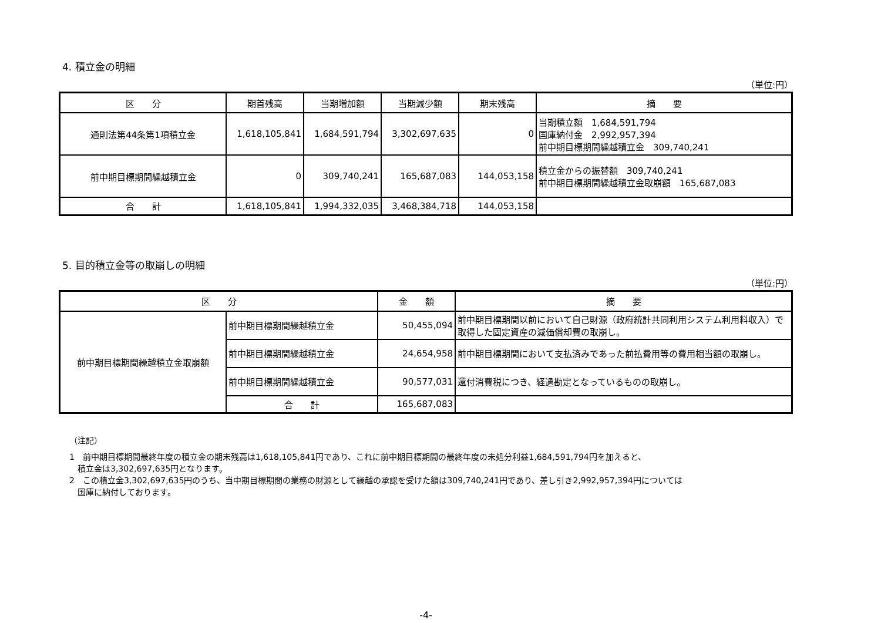4. 積立金の明細
（単位:円）
| 区 分 | 期首残高 | 当期増加額 | 当期減少額 | 期末残高 | 摘 要 |
| --- | --- | --- | --- | --- | --- |
| 通則法第44条第1項積立金 | 1,618,105,841 | 1,684,591,794 | 3,302,697,635 | 0 | 当期積立額 1,684,591,794 国庫納付金 2,992,957,394 前中期目標期間繰越積立金 309,740,241 |
| 前中期目標期間繰越積立金 | 0 | 309,740,241 | 165,687,083 | 144,053,158 | 積立金からの振替額 309,740,241 前中期目標期間繰越積立金取崩額 165,687,083 |
| 合 計 | 1,618,105,841 | 1,994,332,035 | 3,468,384,718 | 144,053,158 | |
5. 目的積立金等の取崩しの明細
（単位:円）
| 区 分 | | 金 額 | 摘 要 |
| --- | --- | --- | --- |
| 前中期目標期間繰越積立金取崩額 | 前中期目標期間繰越積立金 | 50,455,094 | 前中期目標期間以前において自己財源（政府統計共同利用システム利用料収入）で取得した固定資産の減価償却費の取崩し。 |
| | 前中期目標期間繰越積立金 | 24,654,958 | 前中期目標期間において支払済みであった前払費用等の費用相当額の取崩し。 |
| | 前中期目標期間繰越積立金 | 90,577,031 | 還付消費税につき、経過勘定となっているものの取崩し。 |
| | 合 計 | 165,687,083 | |
（注記）
1　前中期目標期間最終年度の積立金の期末残高は1,618,105,841円であり、これに前中期目標期間の最終年度の未処分利益1,684,591,794円を加えると、
　積立金は3,302,697,635円となります。
2　この積立金3,302,697,635円のうち、当中期目標期間の業務の財源として繰越の承認を受けた額は309,740,241円であり、差し引き2,992,957,394円については
　国庫に納付しております。
-4-